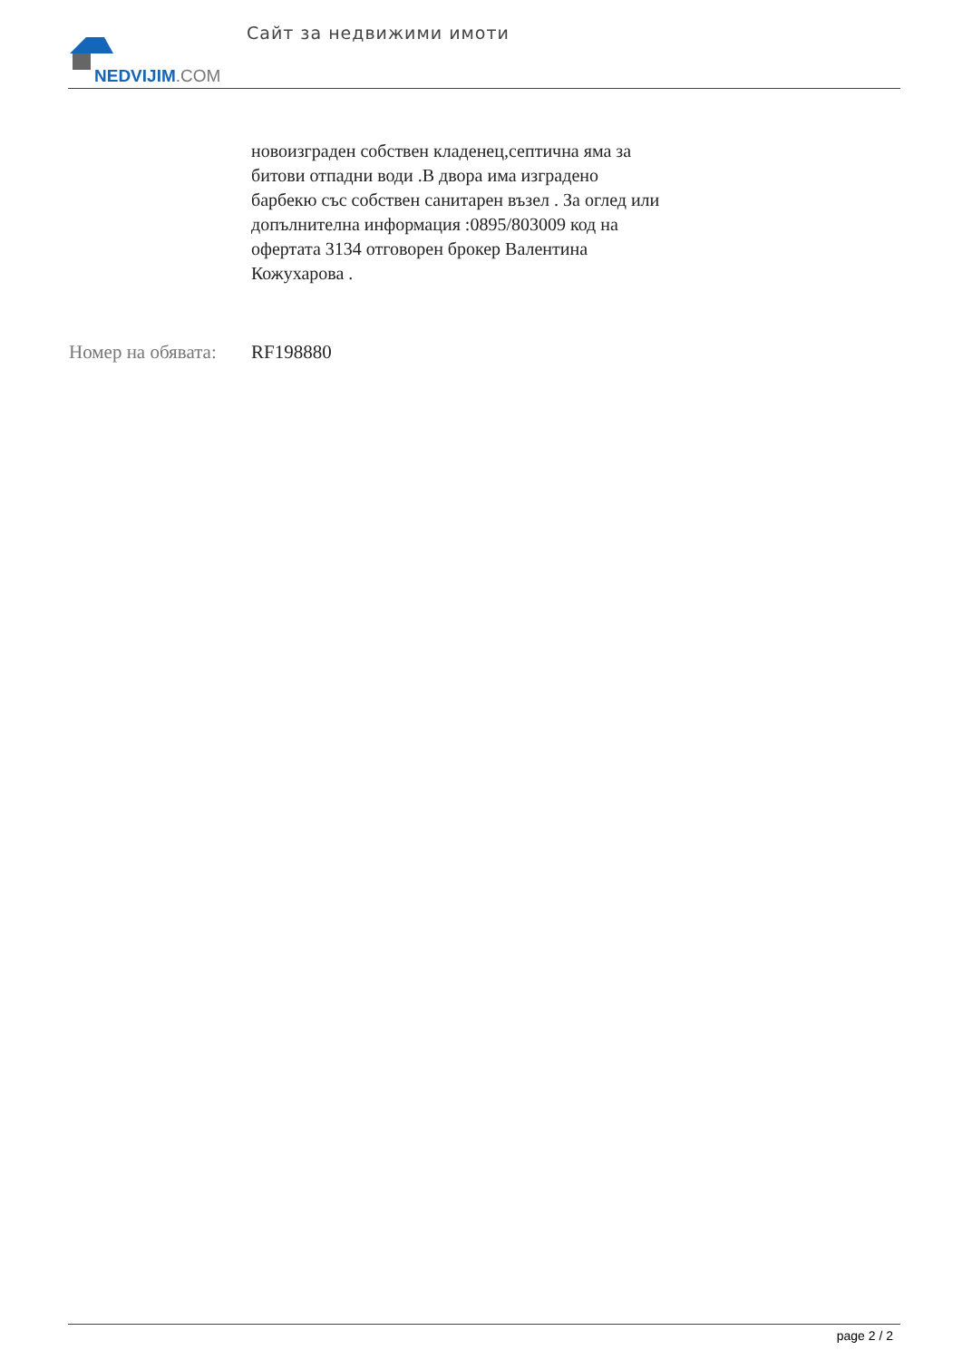NEDVIJIM.COM
Сайт за недвижими имоти
новоизграден собствен кладенец,септична яма за битови отпадни води .В двора има изградено барбекю със собствен санитарен възел . За оглед или допълнителна информация :0895/803009 код на офертата 3134 отговорен брокер Валентина Кожухарова .
Номер на обявата:
RF198880
page 2 / 2